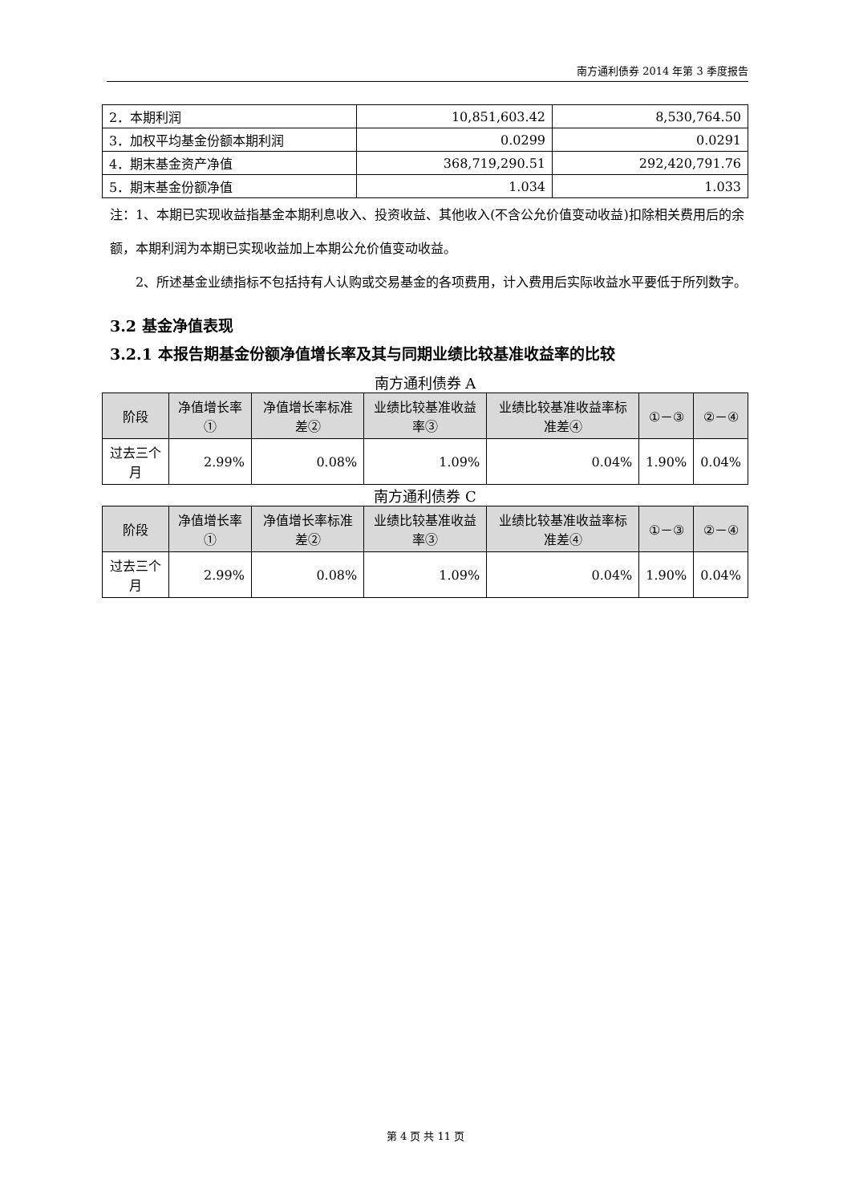南方通利债券 2014 年第 3 季度报告
| 2．本期利润 | 10,851,603.42 | 8,530,764.50 |
| 3．加权平均基金份额本期利润 | 0.0299 | 0.0291 |
| 4．期末基金资产净值 | 368,719,290.51 | 292,420,791.76 |
| 5．期末基金份额净值 | 1.034 | 1.033 |
注：1、本期已实现收益指基金本期利息收入、投资收益、其他收入(不含公允价值变动收益)扣除相关费用后的余额，本期利润为本期已实现收益加上本期公允价值变动收益。
2、所述基金业绩指标不包括持有人认购或交易基金的各项费用，计入费用后实际收益水平要低于所列数字。
3.2 基金净值表现
3.2.1 本报告期基金份额净值增长率及其与同期业绩比较基准收益率的比较
南方通利债券 A
| 阶段 | 净值增长率① | 净值增长率标准差② | 业绩比较基准收益率③ | 业绩比较基准收益率标准差④ | ①－③ | ②－④ |
| --- | --- | --- | --- | --- | --- | --- |
| 过去三个月 | 2.99% | 0.08% | 1.09% | 0.04% | 1.90% | 0.04% |
南方通利债券 C
| 阶段 | 净值增长率① | 净值增长率标准差② | 业绩比较基准收益率③ | 业绩比较基准收益率标准差④ | ①－③ | ②－④ |
| --- | --- | --- | --- | --- | --- | --- |
| 过去三个月 | 2.99% | 0.08% | 1.09% | 0.04% | 1.90% | 0.04% |
第 4 页 共 11 页